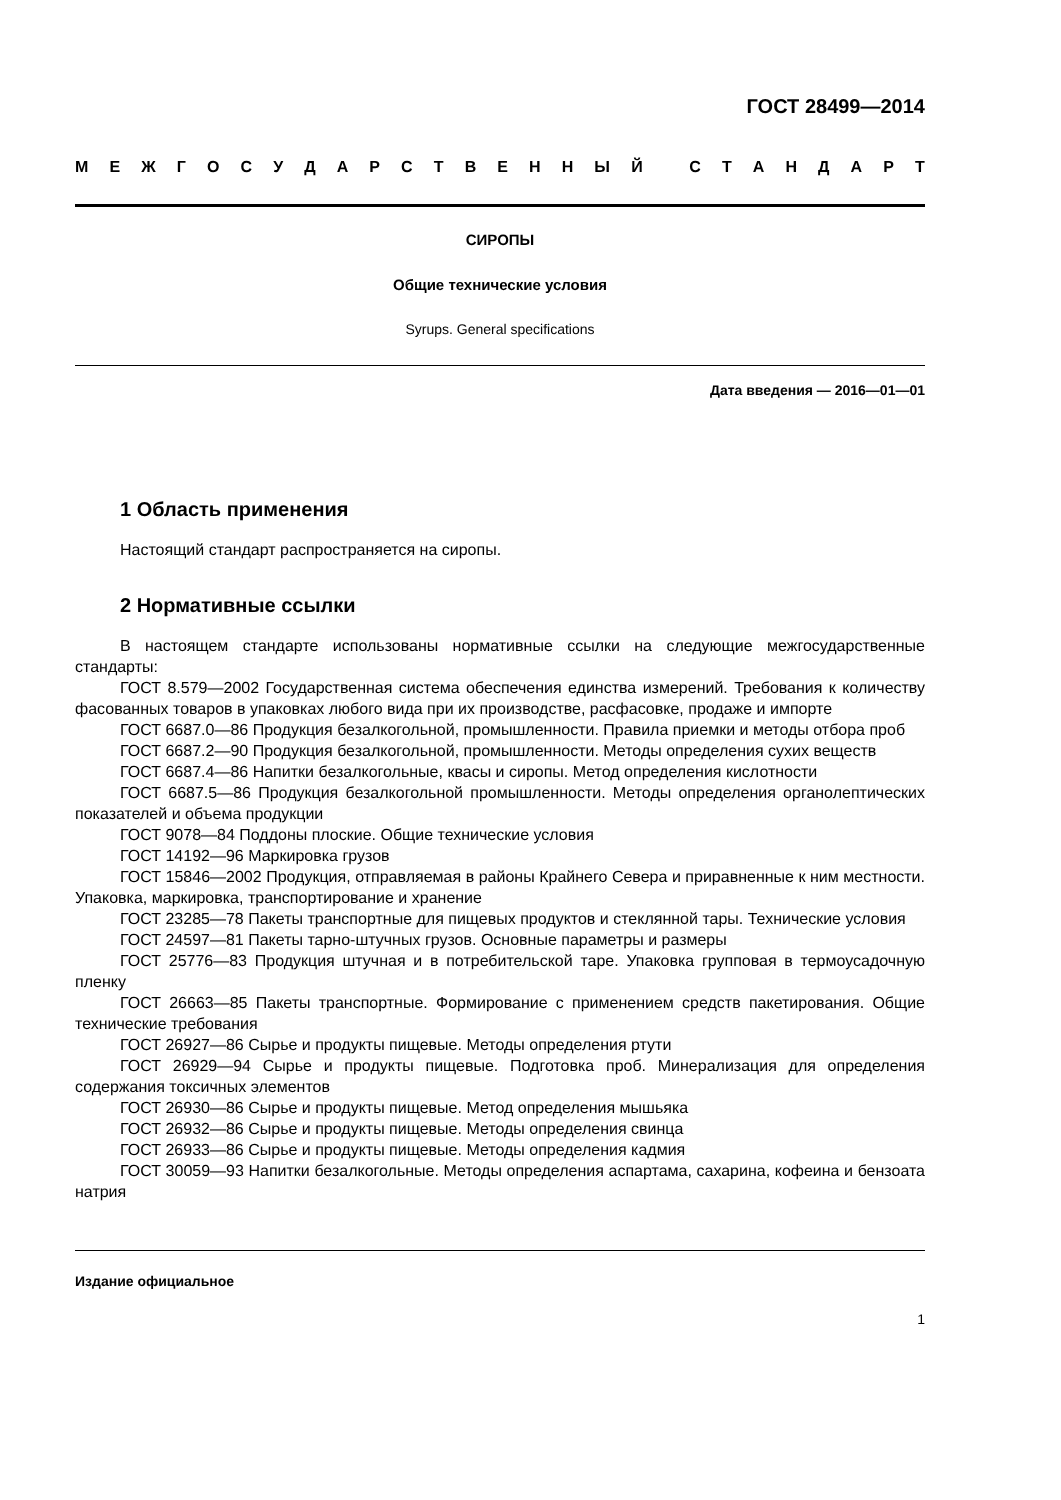ГОСТ 28499—2014
МЕЖГОСУДАРСТВЕННЫЙ СТАНДАРТ
СИРОПЫ
Общие технические условия
Syrups. General specifications
Дата введения — 2016—01—01
1 Область применения
Настоящий стандарт распространяется на сиропы.
2 Нормативные ссылки
В настоящем стандарте использованы нормативные ссылки на следующие межгосударственные стандарты:
ГОСТ 8.579—2002 Государственная система обеспечения единства измерений. Требования к количеству фасованных товаров в упаковках любого вида при их производстве, расфасовке, продаже и импорте
ГОСТ 6687.0—86 Продукция безалкогольной, промышленности. Правила приемки и методы отбора проб
ГОСТ 6687.2—90 Продукция безалкогольной, промышленности. Методы определения сухих веществ
ГОСТ 6687.4—86 Напитки безалкогольные, квасы и сиропы. Метод определения кислотности
ГОСТ 6687.5—86 Продукция безалкогольной промышленности. Методы определения органолептических показателей и объема продукции
ГОСТ 9078—84 Поддоны плоские. Общие технические условия
ГОСТ 14192—96 Маркировка грузов
ГОСТ 15846—2002 Продукция, отправляемая в районы Крайнего Севера и приравненные к ним местности. Упаковка, маркировка, транспортирование и хранение
ГОСТ 23285—78 Пакеты транспортные для пищевых продуктов и стеклянной тары. Технические условия
ГОСТ 24597—81 Пакеты тарно-штучных грузов. Основные параметры и размеры
ГОСТ 25776—83 Продукция штучная и в потребительской таре. Упаковка групповая в термоусадочную пленку
ГОСТ 26663—85 Пакеты транспортные. Формирование с применением средств пакетирования. Общие технические требования
ГОСТ 26927—86 Сырье и продукты пищевые. Методы определения ртути
ГОСТ 26929—94 Сырье и продукты пищевые. Подготовка проб. Минерализация для определения содержания токсичных элементов
ГОСТ 26930—86 Сырье и продукты пищевые. Метод определения мышьяка
ГОСТ 26932—86 Сырье и продукты пищевые. Методы определения свинца
ГОСТ 26933—86 Сырье и продукты пищевые. Методы определения кадмия
ГОСТ 30059—93 Напитки безалкогольные. Методы определения аспартама, сахарина, кофеина и бензоата натрия
Издание официальное
1